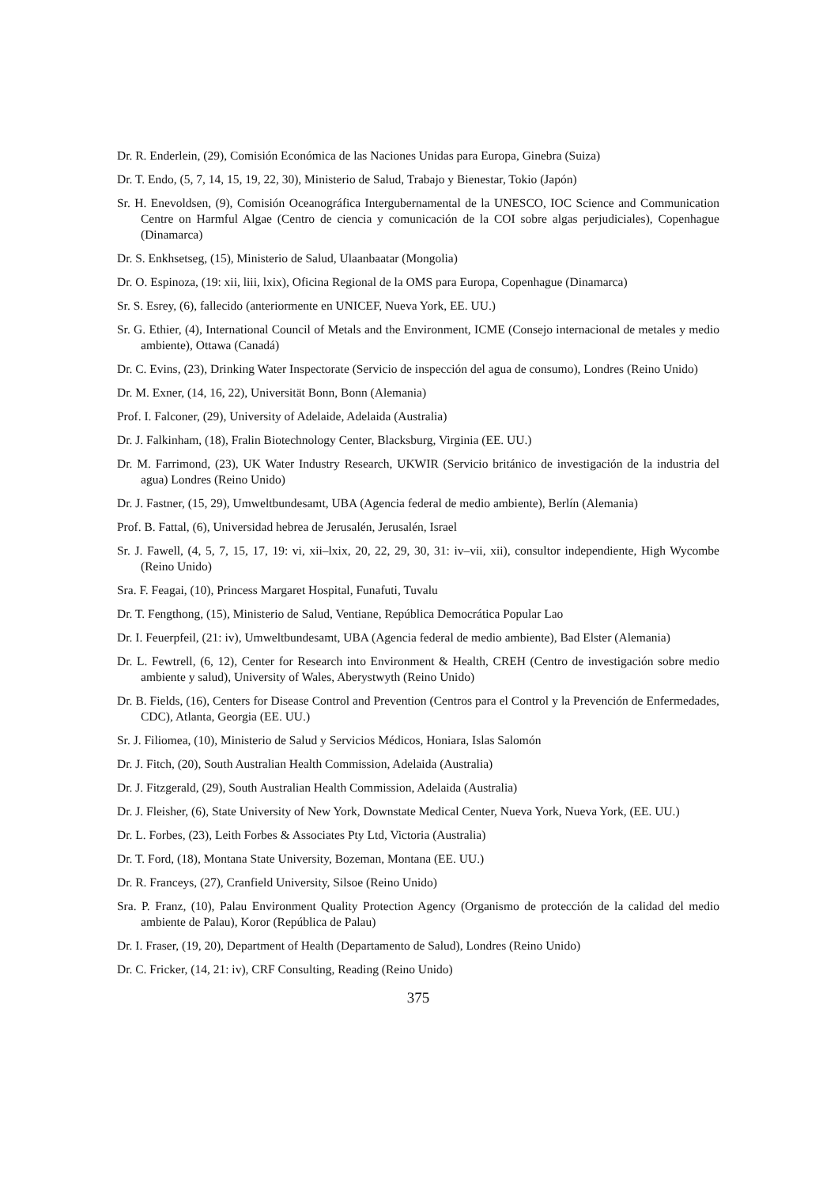Dr. R. Enderlein, (29), Comisión Económica de las Naciones Unidas para Europa, Ginebra (Suiza)
Dr. T. Endo, (5, 7, 14, 15, 19, 22, 30), Ministerio de Salud, Trabajo y Bienestar, Tokio (Japón)
Sr. H. Enevoldsen, (9), Comisión Oceanográfica Intergubernamental de la UNESCO, IOC Science and Communication Centre on Harmful Algae (Centro de ciencia y comunicación de la COI sobre algas perjudiciales), Copenhague (Dinamarca)
Dr. S. Enkhsetseg, (15), Ministerio de Salud, Ulaanbaatar (Mongolia)
Dr. O. Espinoza, (19: xii, liii, lxix), Oficina Regional de la OMS para Europa, Copenhague (Dinamarca)
Sr. S. Esrey, (6), fallecido (anteriormente en UNICEF, Nueva York, EE. UU.)
Sr. G. Ethier, (4), International Council of Metals and the Environment, ICME (Consejo internacional de metales y medio ambiente), Ottawa (Canadá)
Dr. C. Evins, (23), Drinking Water Inspectorate (Servicio de inspección del agua de consumo), Londres (Reino Unido)
Dr. M. Exner, (14, 16, 22), Universität Bonn, Bonn (Alemania)
Prof. I. Falconer, (29), University of Adelaide, Adelaida (Australia)
Dr. J. Falkinham, (18), Fralin Biotechnology Center, Blacksburg, Virginia (EE. UU.)
Dr. M. Farrimond, (23), UK Water Industry Research, UKWIR (Servicio británico de investigación de la industria del agua) Londres (Reino Unido)
Dr. J. Fastner, (15, 29), Umweltbundesamt, UBA (Agencia federal de medio ambiente), Berlín (Alemania)
Prof. B. Fattal, (6), Universidad hebrea de Jerusalén, Jerusalén, Israel
Sr. J. Fawell, (4, 5, 7, 15, 17, 19: vi, xii–lxix, 20, 22, 29, 30, 31: iv–vii, xii), consultor independiente, High Wycombe (Reino Unido)
Sra. F. Feagai, (10), Princess Margaret Hospital, Funafuti, Tuvalu
Dr. T. Fengthong, (15), Ministerio de Salud, Ventiane, República Democrática Popular Lao
Dr. I. Feuerpfeil, (21: iv), Umweltbundesamt, UBA (Agencia federal de medio ambiente), Bad Elster (Alemania)
Dr. L. Fewtrell, (6, 12), Center for Research into Environment & Health, CREH (Centro de investigación sobre medio ambiente y salud), University of Wales, Aberystwyth (Reino Unido)
Dr. B. Fields, (16), Centers for Disease Control and Prevention (Centros para el Control y la Prevención de Enfermedades, CDC), Atlanta, Georgia (EE. UU.)
Sr. J. Filiomea, (10), Ministerio de Salud y Servicios Médicos, Honiara, Islas Salomón
Dr. J. Fitch, (20), South Australian Health Commission, Adelaida (Australia)
Dr. J. Fitzgerald, (29), South Australian Health Commission, Adelaida (Australia)
Dr. J. Fleisher, (6), State University of New York, Downstate Medical Center, Nueva York, Nueva York, (EE. UU.)
Dr. L. Forbes, (23), Leith Forbes & Associates Pty Ltd, Victoria (Australia)
Dr. T. Ford, (18), Montana State University, Bozeman, Montana (EE. UU.)
Dr. R. Franceys, (27), Cranfield University, Silsoe (Reino Unido)
Sra. P. Franz, (10), Palau Environment Quality Protection Agency (Organismo de protección de la calidad del medio ambiente de Palau), Koror (República de Palau)
Dr. I. Fraser, (19, 20), Department of Health (Departamento de Salud), Londres (Reino Unido)
Dr. C. Fricker, (14, 21: iv), CRF Consulting, Reading (Reino Unido)
375